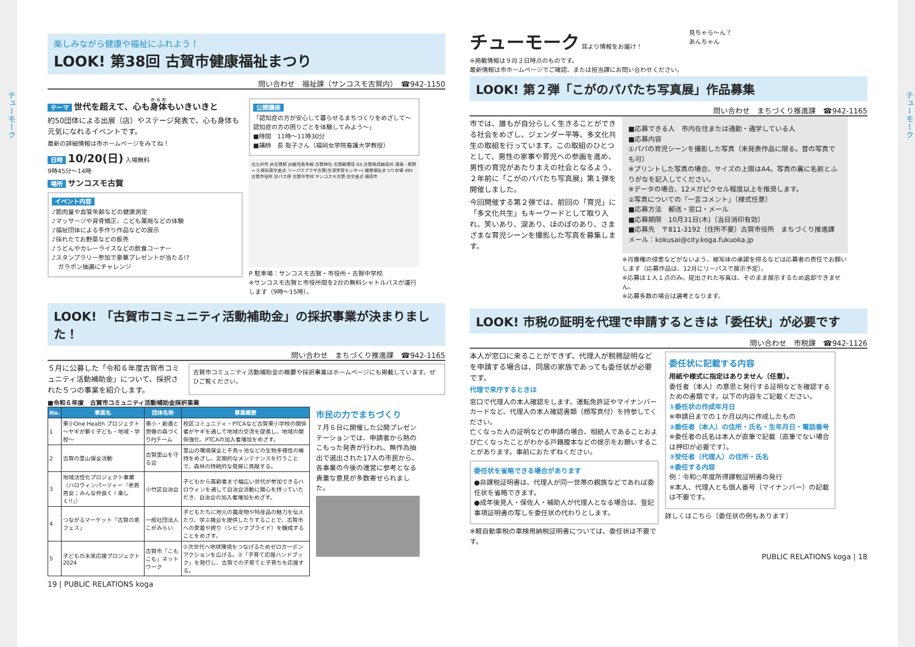チューモーク
楽しみながら健康や福祉にふれよう！
LOOK! 第38回 古賀市健康福祉まつり
問い合わせ　福祉課（サンコスモ古賀内）　☎942-1150
テーマ 世代を超えて、心も身体もいきいきと
約50団体による出展（店）やステージ発表で、心も身体も元気になれるイベントです。
最新の詳細情報は市ホームページをみてね！
日時 10/20(日) 入場無料
9時45分～14時
場所 サンコスモ古賀
イベント内容
♪筋肉量や血管年齢などの健康測定
♪マッサージや背骨矯正、こども薬局などの体験
♪福祉団体による手作り作品などの展示
♪採れたてお野菜などの販売
♪うどんやカレーライスなどの飲食コーナー
♪スタンプラリー参加で豪華プレゼントが当たる!?
　ガラポン抽選にチャレンジ
公開講座
「認知症の方が安心して暮らせるまちづくりをめざして～認知症の方の困りごとを体験してみよう～」
■時間　11時～11時30分
■講師　長 聡子さん（福岡女学院看護大学教授）
北九州市 JR古賀駅 JR鹿児島本線 古賀神社 古賀郵便局 GS 古賀竟成館高校 清滝・薦野→ 久保石原交差点 リーパスプラザ古賀(生涯学習センター) 健康福祉まつり会場 495 古賀市役所 庄バス停 古賀中学校 サンコスモ古賀 庄交差点 福岡市
P 駐車場：サンコスモ古賀・市役所・古賀中学校
※サンコスモ古賀と市役所間を2台の無料シャトルバスが運行します（9時～15時）。
LOOK! 「古賀市コミュニティ活動補助金」の採択事業が決まりました！
問い合わせ　まちづくり推進課　☎942-1165
５月に公募した「令和６年度古賀市コミュニティ活動補助金」について、採択された５つの事業を紹介します。
古賀市コミュニティ活動補助金の概要や採択事業はホームページにも掲載しています。ぜひご覧ください。
■令和６年度　古賀市コミュニティ活動補助金採択事業
| No. | 事業名 | 団体名称 | 事業概要 |
| --- | --- | --- | --- |
| 1 | 東小One Health プロジェクト～ヤギが繋ぐ子ども・地域・学校～ | 東小・創造と想像の森づくりPJチーム | 校区コミュニティ・PTCAなど古賀東小学校の関係者がヤギを通して地域の交流を促進し、地域の関係強化、PTCAの加入者増加をめざす。 |
| 2 | 古賀の里山保全活動 | 古賀里山を守る会 | 里山の環境保全と千鳥ヶ池などの生物多様性の維持をめざし、定期的なメンテナンスを行うことで、森林の持続的な発展に貢献する。 |
| 3 | 地域活性化プロジェクト事業（ハロウィンパーティー『老若男女；みんな仲良く！楽しく!!』） | 小竹区自治会 | 子どもから高齢者まで幅広い世代が参加できるハロウィンを通して自治会活動に関心を持っていただき、自治会の加入者増加をめざす。 |
| 4 | つながるマーケット「古賀の恵フェス」 | 一般社団法人こがみらい | 子どもたちに地元の農産物や特産品の魅力を伝えたり、学ぶ機会を提供したりすることで、古賀市への愛着や誇り（シビックプライド）を醸成することをめざす。 |
| 5 | 子どもの未来応援プロジェクト2024 | 古賀市「こもこも」ネットワーク | ①次世代へ地球環境をつなげるためゼロカーボンアクションを広げる。②「子育て応援ハンドブック」を発行し、古賀での子育てと子育ちを応援する。 |
市民の力でまちづくり
７月６日に開催した公開プレゼンテーションでは、申請者から熱のこもった発表が行われ、無作為抽出で選出された17人の市民から、各事業の今後の運営に参考となる貴重な意見が多数寄せられました。
19 | PUBLIC RELATIONS koga
チューモーク 耳より情報をお届け！
※掲載情報は９月３日時点のものです。
最新情報は市ホームページでご確認、または担当課にお問い合わせください。
見ちゃら～ん？
あんちゃん
LOOK! 第２弾「こがのパパたち写真展」作品募集
問い合わせ　まちづくり推進課　☎942-1165
市では、誰もが自分らしく生きることができる社会をめざし、ジェンダー平等、多文化共生の取組を行っています。この取組のひとつとして、男性の家事や育児への参画を進め、男性の育児があたりまえの社会となるよう、２年前に「こがのパパたち写真展」第１弾を開催しました。
今回開催する第２弾では、前回の「育児」に「多文化共生」もキーワードとして取り入れ、笑いあり、涙あり、ほのぼのあり、さまざまな育児シーンを撮影した写真を募集します。
■応募できる人　市内在住または通勤・通学している人
■応募内容
①パパの育児シーンを撮影した写真（未発表作品に限る。昔の写真でも可）
※プリントした写真の場合、サイズの上限はA4。写真の裏に名前とふりがなを記入してください。
※データの場合、12メガピクセル程度以上を推奨します。
②写真についての「一言コメント」（様式任意）
■応募方法　郵送・窓口・メール
■応募期限　10月31日(木)（当日消印有効）
■応募先　〒811-3192（住所不要）古賀市役所　まちづくり推進課
メール：kokusai@city.koga.fukuoka.jp
※肖像権の侵害などがないよう、被写体の承諾を得るなどは応募者の責任でお願いします（応募作品は、12月にリーパスで展示予定）。
※応募は１人１点のみ。提出された写真は、そのまま展示するため返却できません。
※応募多数の場合は選考となります。
LOOK! 市税の証明を代理で申請するときは「委任状」が必要です
問い合わせ　市税課　☎942-1126
本人が窓口に来ることができず、代理人が税務証明などを申請する場合は、同居の家族であっても委任状が必要です。
代理で来庁するときは
窓口で代理人の本人確認をします。運転免許証やマイナンバーカードなど、代理人の本人確認書類（顔写真付）を持参してください。
亡くなった人の証明などの申請の場合、相続人であることおよび亡くなったことがわかる戸籍謄本などの提示をお願いすることがあります。事前におたずねください。
委任状を省略できる場合があります
●非課税証明書は、代理人が同一世帯の親族などであれば委任状を省略できます。
●成年後見人・保佐人・補助人が代理人となる場合は、登記事項証明書の写しを委任状の代わりとします。
※軽自動車税の車検用納税証明書については、委任状は不要です。
委任状に記載する内容
用紙や様式に指定はありません（任意）。
委任者（本人）の意思と発行する証明などを確認するための書類です。以下の内容をご記載ください。
①委任状の作成年月日
※申請日までの１か月以内に作成したもの
②委任者（本人）の住所・氏名・生年月日・電話番号
※委任者の氏名は本人が直筆で記載（直筆でない場合は押印が必要です）。
③受任者（代理人）の住所・氏名
④委任する内容
例：令和○年度所得課税証明書の発行
※本人、代理人とも個人番号（マイナンバー）の記載は不要です。
詳しくはこちら（委任状の例もあります）
PUBLIC RELATIONS koga | 18
チューモーク